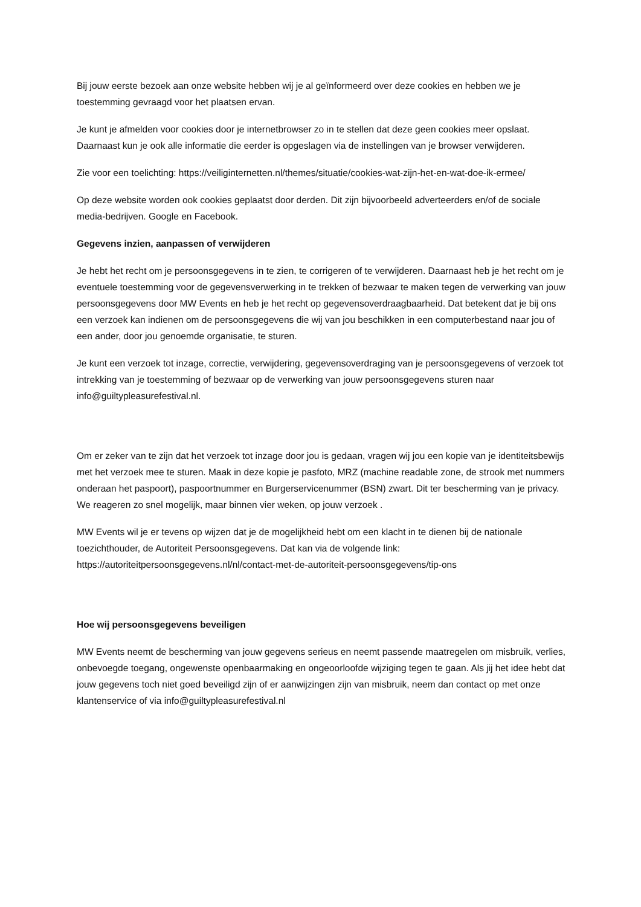Bij jouw eerste bezoek aan onze website hebben wij je al geïnformeerd over deze cookies en hebben we je toestemming gevraagd voor het plaatsen ervan.
Je kunt je afmelden voor cookies door je internetbrowser zo in te stellen dat deze geen cookies meer opslaat. Daarnaast kun je ook alle informatie die eerder is opgeslagen via de instellingen van je browser verwijderen.
Zie voor een toelichting: https://veiliginternetten.nl/themes/situatie/cookies-wat-zijn-het-en-wat-doe-ik-ermee/
Op deze website worden ook cookies geplaatst door derden. Dit zijn bijvoorbeeld adverteerders en/of de sociale media-bedrijven. Google en Facebook.
Gegevens inzien, aanpassen of verwijderen
Je hebt het recht om je persoonsgegevens in te zien, te corrigeren of te verwijderen. Daarnaast heb je het recht om je eventuele toestemming voor de gegevensverwerking in te trekken of bezwaar te maken tegen de verwerking van jouw persoonsgegevens door MW Events en heb je het recht op gegevensoverdraagbaarheid. Dat betekent dat je bij ons een verzoek kan indienen om de persoonsgegevens die wij van jou beschikken in een computerbestand naar jou of een ander, door jou genoemde organisatie, te sturen.
Je kunt een verzoek tot inzage, correctie, verwijdering, gegevensoverdraging van je persoonsgegevens of verzoek tot intrekking van je toestemming of bezwaar op de verwerking van jouw persoonsgegevens sturen naar info@guiltypleasurefestival.nl.
Om er zeker van te zijn dat het verzoek tot inzage door jou is gedaan, vragen wij jou een kopie van je identiteitsbewijs met het verzoek mee te sturen. Maak in deze kopie je pasfoto, MRZ (machine readable zone, de strook met nummers onderaan het paspoort), paspoortnummer en Burgerservicenummer (BSN) zwart. Dit ter bescherming van je privacy. We reageren zo snel mogelijk, maar binnen vier weken, op jouw verzoek .
MW Events wil je er tevens op wijzen dat je de mogelijkheid hebt om een klacht in te dienen bij de nationale toezichthouder, de Autoriteit Persoonsgegevens. Dat kan via de volgende link: https://autoriteitpersoonsgegevens.nl/nl/contact-met-de-autoriteit-persoonsgegevens/tip-ons
Hoe wij persoonsgegevens beveiligen
MW Events neemt de bescherming van jouw gegevens serieus en neemt passende maatregelen om misbruik, verlies, onbevoegde toegang, ongewenste openbaarmaking en ongeoorloofde wijziging tegen te gaan. Als jij het idee hebt dat jouw gegevens toch niet goed beveiligd zijn of er aanwijzingen zijn van misbruik, neem dan contact op met onze klantenservice of via info@guiltypleasurefestival.nl